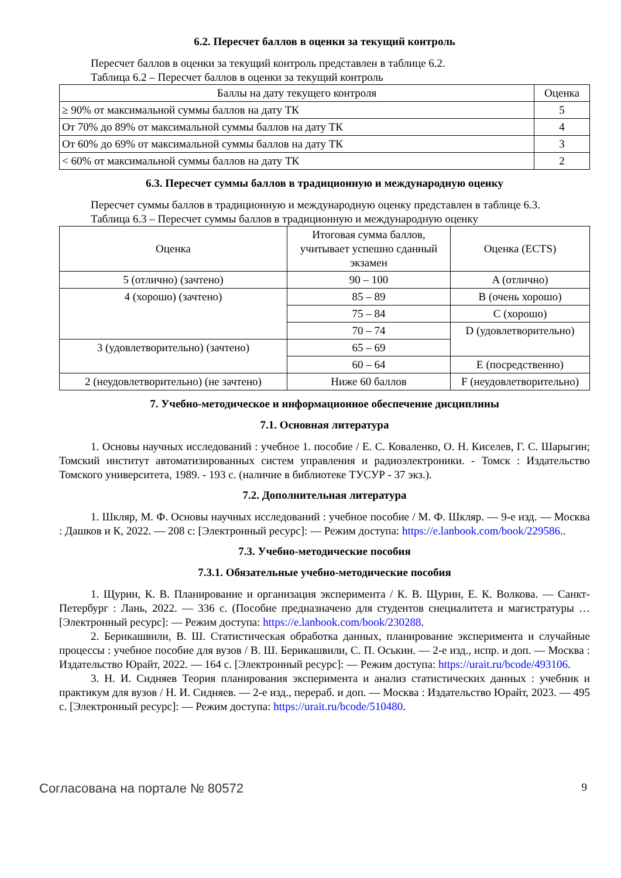6.2. Пересчет баллов в оценки за текущий контроль
Пересчет баллов в оценки за текущий контроль представлен в таблице 6.2.
Таблица 6.2 – Пересчет баллов в оценки за текущий контроль
| Баллы на дату текущего контроля | Оценка |
| --- | --- |
| ≥ 90% от максимальной суммы баллов на дату ТК | 5 |
| От 70% до 89% от максимальной суммы баллов на дату ТК | 4 |
| От 60% до 69% от максимальной суммы баллов на дату ТК | 3 |
| < 60% от максимальной суммы баллов на дату ТК | 2 |
6.3. Пересчет суммы баллов в традиционную и международную оценку
Пересчет суммы баллов в традиционную и международную оценку представлен в таблице 6.3.
Таблица 6.3 – Пересчет суммы баллов в традиционную и международную оценку
| Оценка | Итоговая сумма баллов, учитывает успешно сданный экзамен | Оценка (ECTS) |
| --- | --- | --- |
| 5 (отлично) (зачтено) | 90 – 100 | A (отлично) |
| 4 (хорошо) (зачтено) | 85 – 89 | B (очень хорошо) |
| | 75 – 84 | C (хорошо) |
| | 70 – 74 | D (удовлетворительно) |
| 3 (удовлетворительно) (зачтено) | 65 – 69 | |
| | 60 – 64 | E (посредственно) |
| 2 (неудовлетворительно) (не зачтено) | Ниже 60 баллов | F (неудовлетворительно) |
7. Учебно-методическое и информационное обеспечение дисциплины
7.1. Основная литература
1. Основы научных исследований : учебное 1. пособие / Е. С. Коваленко, О. Н. Киселев, Г. С. Шарыгин; Томский институт автоматизированных систем управления и радиоэлектроники. - Томск : Издательство Томского университета, 1989. - 193 с. (наличие в библиотеке ТУСУР - 37 экз.).
7.2. Дополнительная литература
1. Шкляр, М. Ф. Основы научных исследований : учебное пособие / М. Ф. Шкляр. — 9-е изд. — Москва : Дашков и К, 2022. — 208 с: [Электронный ресурс]: — Режим доступа: https://e.lanbook.com/book/229586..
7.3. Учебно-методические пособия
7.3.1. Обязательные учебно-методические пособия
1. Щурин, К. В. Планирование и организация эксперимента / К. В. Щурин, Е. К. Волкова. — Санкт-Петербург : Лань, 2022. — 336 с. (Пособие предназначено для студентов снециалитета и магистратуры … [Электронный ресурс]: — Режим доступа: https://e.lanbook.com/book/230288.
2. Берикашвили, В. Ш. Статистическая обработка данных, планирование эксперимента и случайные процессы : учебное пособие для вузов / В. Ш. Берикашвили, С. П. Оськин. — 2-е изд., испр. и доп. — Москва : Издательство Юрайт, 2022. — 164 с. [Электронный ресурс]: — Режим доступа: https://urait.ru/bcode/493106.
3. Н. И. Сидняев Теория планирования эксперимента и анализ статистических данных : учебник и практикум для вузов / Н. И. Сидняев. — 2-е изд., перераб. и доп. — Москва : Издательство Юрайт, 2023. — 495 с. [Электронный ресурс]: — Режим доступа: https://urait.ru/bcode/510480.
Согласована на портале № 80572 9